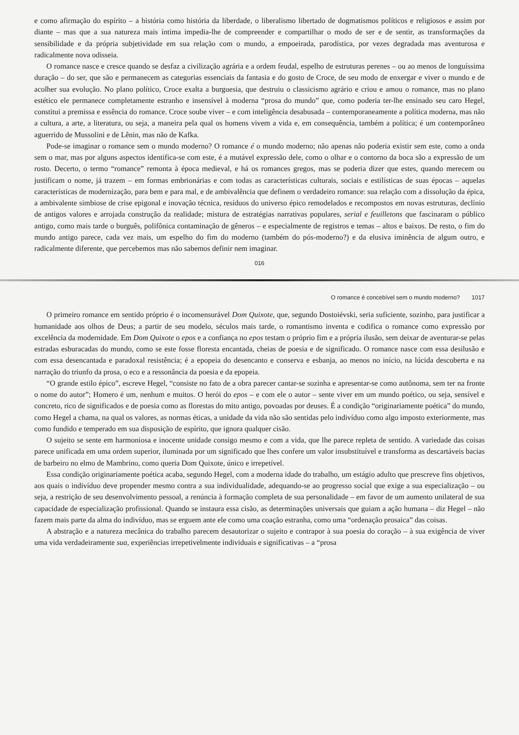e como afirmação do espírito – a história como história da liberdade, o liberalismo libertado de dogmatismos políticos e religiosos e assim por diante – mas que a sua natureza mais íntima impedia-lhe de compreender e compartilhar o modo de ser e de sentir, as transformações da sensibilidade e da própria subjetividade em sua relação com o mundo, a empoeirada, parodística, por vezes degradada mas aventurosa e radicalmente nova odisseia.
O romance nasce e cresce quando se desfaz a civilização agrária e a ordem feudal, espelho de estruturas perenes – ou ao menos de longuíssima duração – do ser, que são e permanecem as categorias essenciais da fantasia e do gosto de Croce, de seu modo de enxergar e viver o mundo e de acolher sua evolução. No plano político, Croce exalta a burguesia, que destruiu o classicismo agrário e criou e amou o romance, mas no plano estético ele permanece completamente estranho e insensível à moderna “prosa do mundo” que, como poderia ter-lhe ensinado seu caro Hegel, constitui a premissa e essência do romance. Croce soube viver – e com inteligência desabusada – contemporaneamente a política moderna, mas não a cultura, a arte, a literatura, ou seja, a maneira pela qual os homens vivem a vida e, em consequência, também a política; é um contemporâneo aguerrido de Mussolini e de Lênin, mas não de Kafka.
Pode-se imaginar o romance sem o mundo moderno? O romance é o mundo moderno; não apenas não poderia existir sem este, como a onda sem o mar, mas por alguns aspectos identifica-se com este, é a mutável expressão dele, como o olhar e o contorno da boca são a expressão de um rosto. Decerto, o termo “romance” remonta à época medieval, e há os romances gregos, mas se poderia dizer que estes, quando merecem ou justificam o nome, já trazem – em formas embrionárias e com todas as características culturais, sociais e estilísticas de suas épocas – aquelas características de modernização, para bem e para mal, e de ambivalência que definem o verdadeiro romance: sua relação com a dissolução da épica, a ambivalente simbiose de crise epigonal e inovação técnica, resíduos do universo épico remodelados e recompostos em novas estruturas, declínio de antigos valores e arrojada construção da realidade; mistura de estratégias narrativas populares, serial e feuilletons que fascinaram o público antigo, como mais tarde o burguês, polifônica contaminação de gêneros – e especialmente de registros e temas – altos e baixos. De resto, o fim do mundo antigo parece, cada vez mais, um espelho do fim do moderno (também do pós-moderno?) e da elusiva iminência de algum outro, e radicalmente diferente, que percebemos mas não sabemos definir nem imaginar.
016
O romance é concebível sem o mundo moderno? 1017
O primeiro romance em sentido próprio é o incomensurável Dom Quixote, que, segundo Dostoiévski, seria suficiente, sozinho, para justificar a humanidade aos olhos de Deus; a partir de seu modelo, séculos mais tarde, o romantismo inventa e codifica o romance como expressão por excelência da modernidade. Em Dom Quixote o epos e a confiança no epos testam o próprio fim e a própria ilusão, sem deixar de aventurar-se pelas estradas esburacadas do mundo, como se este fosse floresta encantada, cheias de poesia e de significado. O romance nasce com essa desilusão e com essa desencantada e paradoxal resistência; é a epopeia do desencanto e conserva e esbanja, ao menos no início, na lúcida descoberta e na narração do triunfo da prosa, o eco e a ressonância da poesia e da epopeia.
“O grande estilo épico”, escreve Hegel, “consiste no fato de a obra parecer cantar-se sozinha e apresentar-se como autônoma, sem ter na fronte o nome do autor”; Homero é um, nenhum e muitos. O herói do epos – e com ele o autor – sente viver em um mundo poético, ou seja, sensível e concreto, rico de significados e de poesia como as florestas do mito antigo, povoadas por deuses. É a condição “originariamente poética” do mundo, como Hegel a chama, na qual os valores, as normas éticas, a unidade da vida não são sentidas pelo indivíduo como algo imposto exteriormente, mas como fundido e temperado em sua disposição de espírito, que ignora qualquer cisão.
O sujeito se sente em harmoniosa e inocente unidade consigo mesmo e com a vida, que lhe parece repleta de sentido. A variedade das coisas parece unificada em uma ordem superior, iluminada por um significado que lhes confere um valor insubstituível e transforma as descartáveis bacias de barbeiro no elmo de Mambrino, como queria Dom Quixote, único e irrepetível.
Essa condição originariamente poética acaba, segundo Hegel, com a moderna idade do trabalho, um estágio adulto que prescreve fins objetivos, aos quais o indivíduo deve propender mesmo contra a sua individualidade, adequando-se ao progresso social que exige a sua especialização – ou seja, a restrição de seu desenvolvimento pessoal, a renúncia à formação completa de sua personalidade – em favor de um aumento unilateral de sua capacidade de especialização profissional. Quando se instaura essa cisão, as determinações universais que guiam a ação humana – diz Hegel – não fazem mais parte da alma do indivíduo, mas se erguem ante ele como uma coação estranha, como uma “ordenação prosaica” das coisas.
A abstração e a natureza mecânica do trabalho parecem desautorizar o sujeito e contrapor à sua poesia do coração – à sua exigência de viver uma vida verdadeiramente sua, experiências irrepetivelmente individuais e significativas – a “prosa